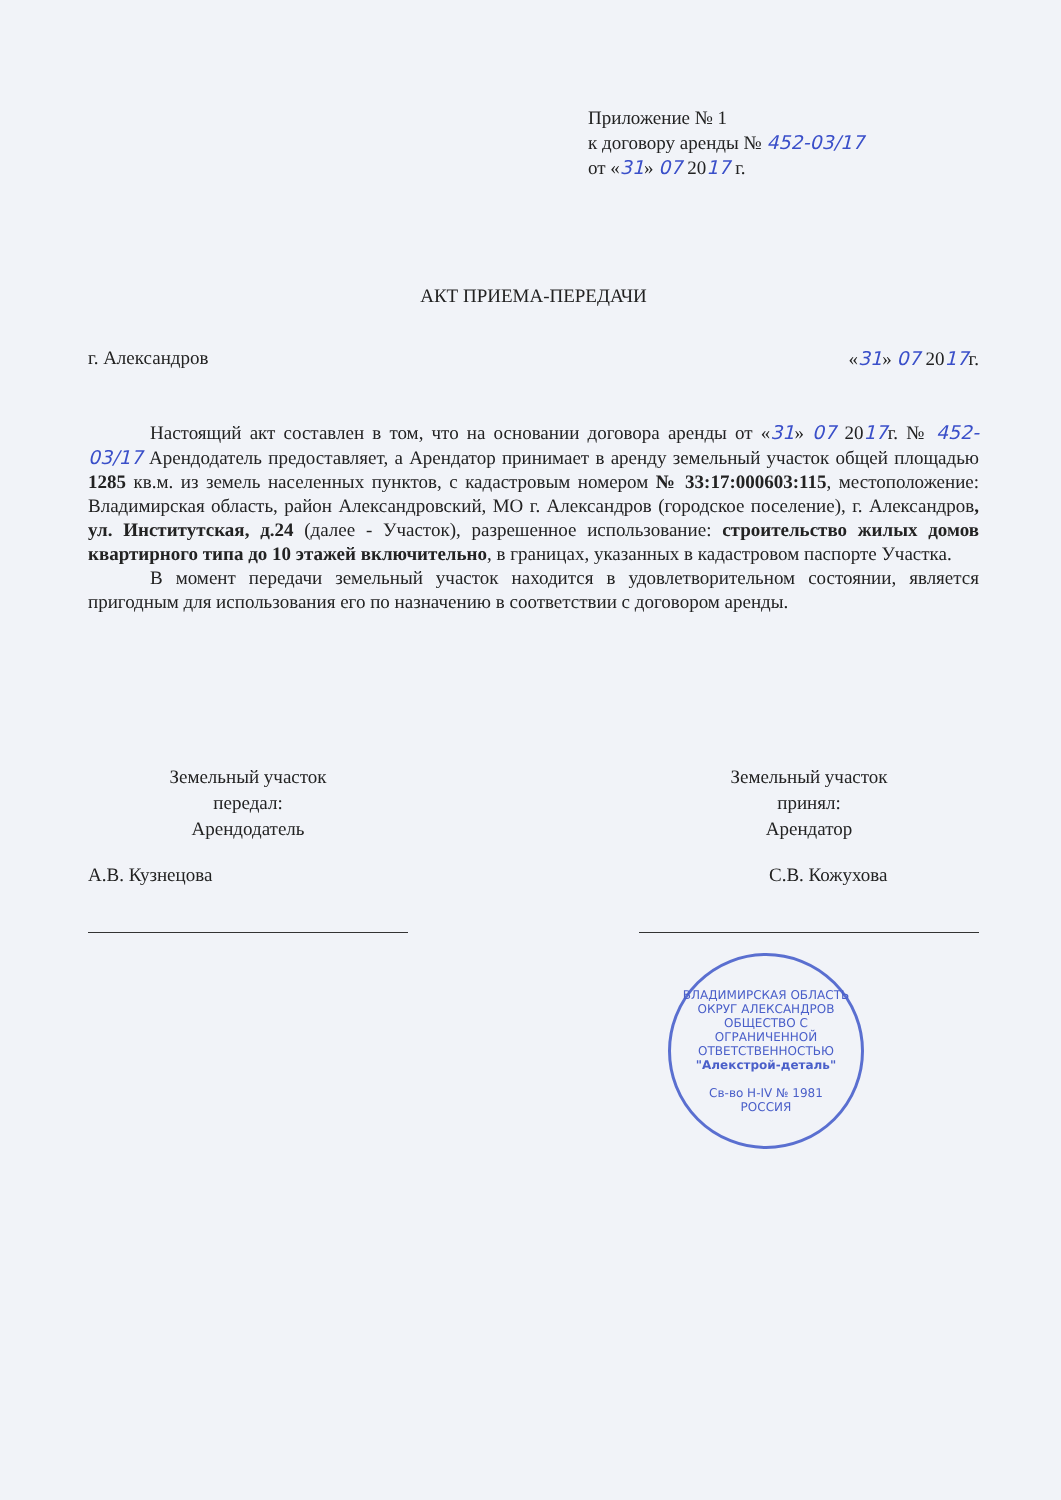Приложение № 1
к договору аренды № 452-03/17
от «31» 07 2017 г.
АКТ ПРИЕМА-ПЕРЕДАЧИ
г. Александров «31» 07 2017г.
Настоящий акт составлен в том, что на основании договора аренды от «31» 07 2017г. № 452-03/17 Арендодатель предоставляет, а Арендатор принимает в аренду земельный участок общей площадью 1285 кв.м. из земель населенных пунктов, с кадастровым номером № 33:17:000603:115, местоположение: Владимирская область, район Александровский, МО г. Александров (городское поселение), г. Александров, ул. Институтская, д.24 (далее - Участок), разрешенное использование: строительство жилых домов квартирного типа до 10 этажей включительно, в границах, указанных в кадастровом паспорте Участка.
В момент передачи земельный участок находится в удовлетворительном состоянии, является пригодным для использования его по назначению в соответствии с договором аренды.
Земельный участок
передал:
Арендодатель
А.В. Кузнецова
Земельный участок
принял:
Арендатор
С.В. Кожухова
ВЛАДИМИРСКАЯ ОБЛАСТЬ ОКРУГ АЛЕКСАНДРОВ
ОБЩЕСТВО С ОГРАНИЧЕННОЙ ОТВЕТСТВЕННОСТЬЮ
"Алекстрой-деталь"
Св-во Н-IV № 1981
РОССИЯ